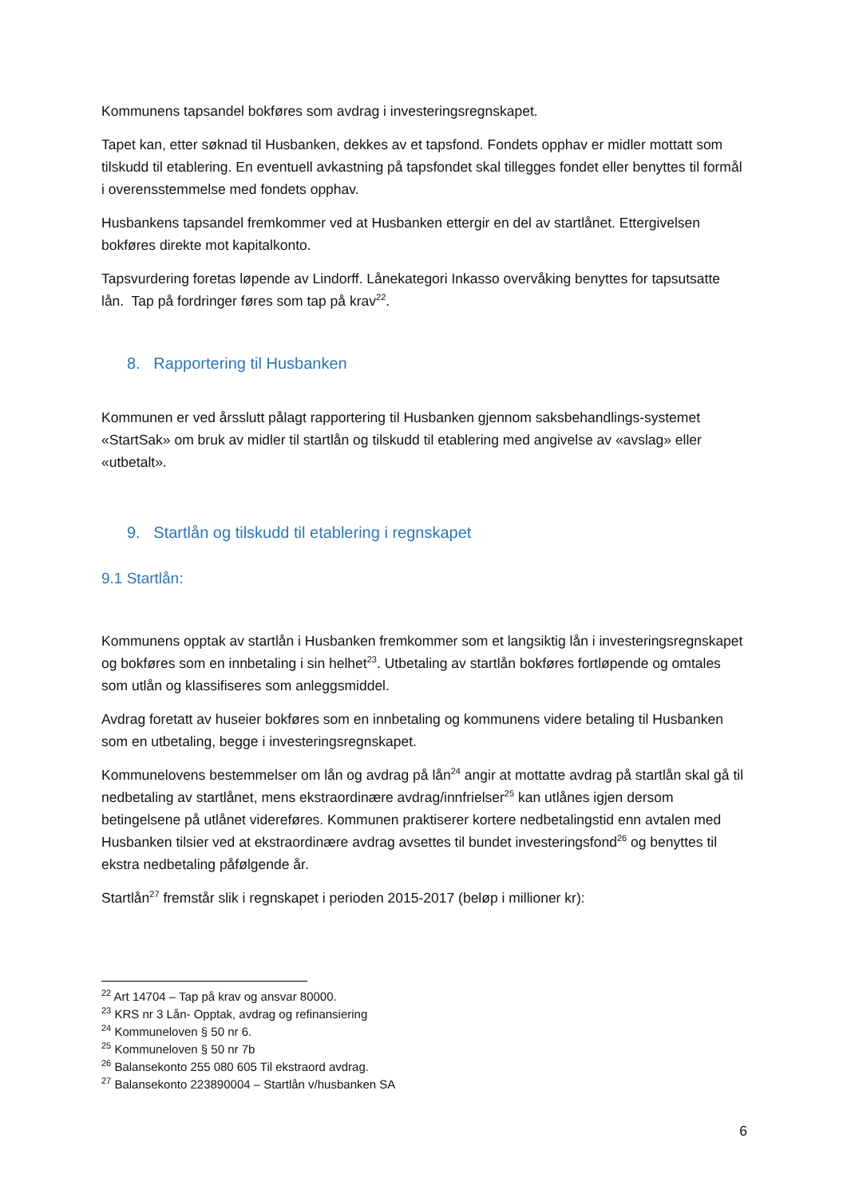Kommunens tapsandel bokføres som avdrag i investeringsregnskapet.
Tapet kan, etter søknad til Husbanken, dekkes av et tapsfond. Fondets opphav er midler mottatt som tilskudd til etablering. En eventuell avkastning på tapsfondet skal tillegges fondet eller benyttes til formål i overensstemmelse med fondets opphav.
Husbankens tapsandel fremkommer ved at Husbanken ettergir en del av startlånet. Ettergivelsen bokføres direkte mot kapitalkonto.
Tapsvurdering foretas løpende av Lindorff. Lånekategori Inkasso overvåking benyttes for tapsutsatte lån. Tap på fordringer føres som tap på krav<sup>22</sup>.
8. Rapportering til Husbanken
Kommunen er ved årsslutt pålagt rapportering til Husbanken gjennom saksbehandlings-systemet «StartSak» om bruk av midler til startlån og tilskudd til etablering med angivelse av «avslag» eller «utbetalt».
9. Startlån og tilskudd til etablering i regnskapet
9.1 Startlån:
Kommunens opptak av startlån i Husbanken fremkommer som et langsiktig lån i investeringsregnskapet og bokføres som en innbetaling i sin helhet<sup>23</sup>. Utbetaling av startlån bokføres fortløpende og omtales som utlån og klassifiseres som anleggsmiddel.
Avdrag foretatt av huseier bokføres som en innbetaling og kommunens videre betaling til Husbanken som en utbetaling, begge i investeringsregnskapet.
Kommunelovens bestemmelser om lån og avdrag på lån<sup>24</sup> angir at mottatte avdrag på startlån skal gå til nedbetaling av startlånet, mens ekstraordinære avdrag/innfrielser<sup>25</sup> kan utlånes igjen dersom betingelsene på utlånet videreføres. Kommunen praktiserer kortere nedbetalingstid enn avtalen med Husbanken tilsier ved at ekstraordinære avdrag avsettes til bundet investeringsfond<sup>26</sup> og benyttes til ekstra nedbetaling påfølgende år.
Startlån<sup>27</sup> fremstår slik i regnskapet i perioden 2015-2017 (beløp i millioner kr):
<sup>22</sup> Art 14704 – Tap på krav og ansvar 80000.
<sup>23</sup> KRS nr 3 Lån- Opptak, avdrag og refinansiering
<sup>24</sup> Kommuneloven § 50 nr 6.
<sup>25</sup> Kommuneloven § 50 nr 7b
<sup>26</sup> Balansekonto 255 080 605 Til ekstraord avdrag.
<sup>27</sup> Balansekonto 223890004 – Startlån v/husbanken SA
6